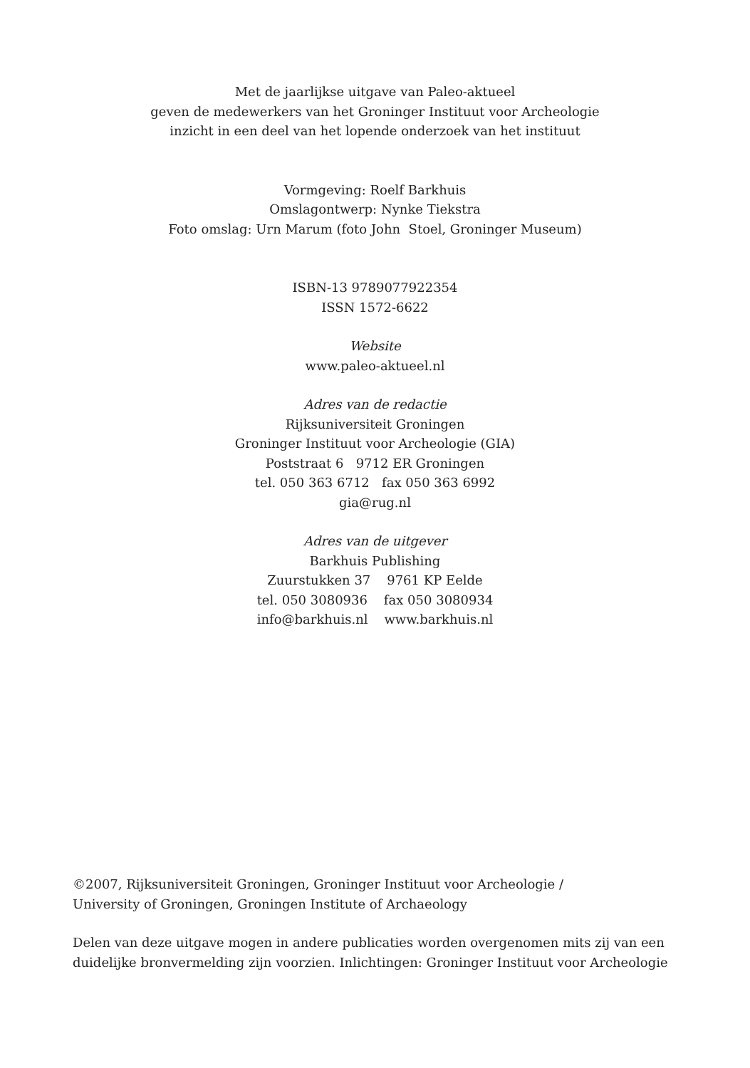Met de jaarlijkse uitgave van Paleo-aktueel
geven de medewerkers van het Groninger Instituut voor Archeologie
inzicht in een deel van het lopende onderzoek van het instituut
Vormgeving: Roelf Barkhuis
Omslagontwerp: Nynke Tiekstra
Foto omslag: Urn Marum (foto John Stoel, Groninger Museum)
ISBN-13 9789077922354
ISSN 1572-6622
Website
www.paleo-aktueel.nl
Adres van de redactie
Rijksuniversiteit Groningen
Groninger Instituut voor Archeologie (GIA)
Poststraat 6 9712 ER Groningen
tel. 050 363 6712 fax 050 363 6992
gia@rug.nl
Adres van de uitgever
Barkhuis Publishing
Zuurstukken 37 9761 KP Eelde
tel. 050 3080936 fax 050 3080934
info@barkhuis.nl www.barkhuis.nl
©2007, Rijksuniversiteit Groningen, Groninger Instituut voor Archeologie /
University of Groningen, Groningen Institute of Archaeology
Delen van deze uitgave mogen in andere publicaties worden overgenomen mits zij van een duidelijke bronvermelding zijn voorzien. Inlichtingen: Groninger Instituut voor Archeologie